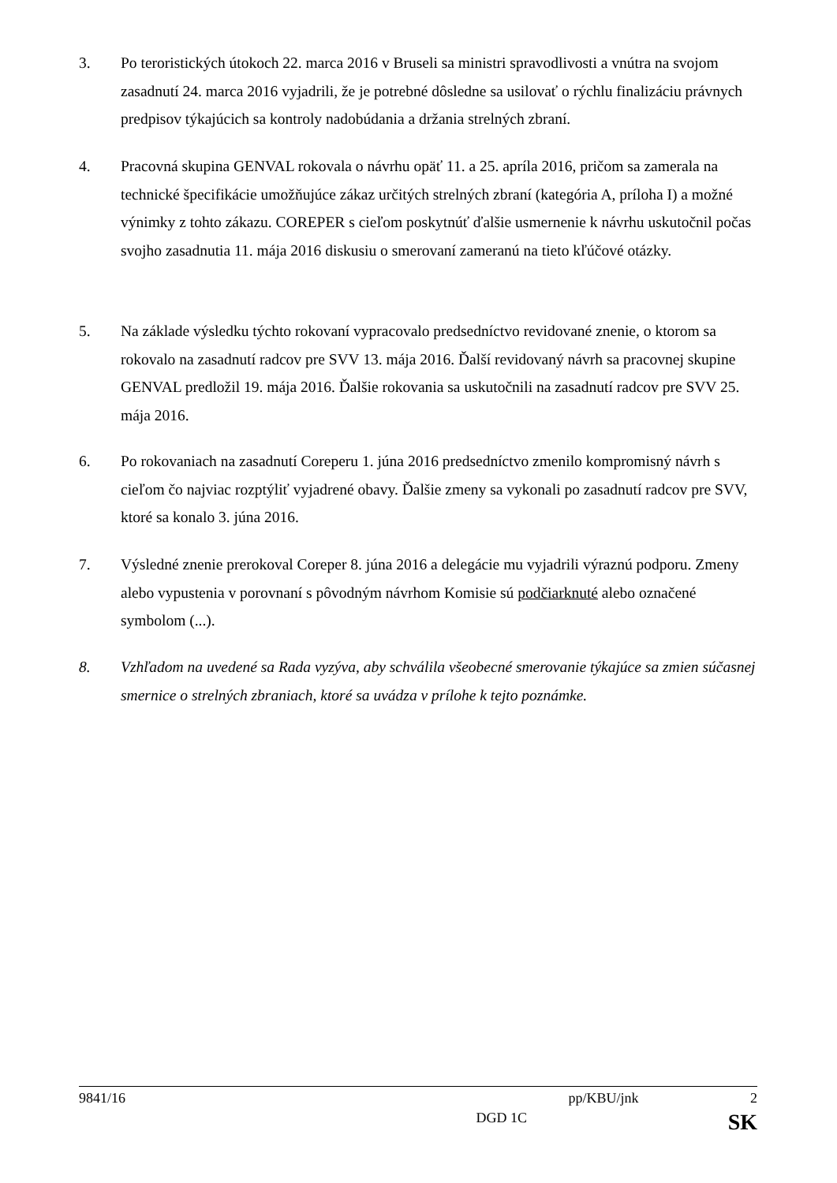3. Po teroristických útokoch 22. marca 2016 v Bruseli sa ministri spravodlivosti a vnútra na svojom zasadnutí 24. marca 2016 vyjadrili, že je potrebné dôsledne sa usilovať o rýchlu finalizáciu právnych predpisov týkajúcich sa kontroly nadobúdania a držania strelných zbraní.
4. Pracovná skupina GENVAL rokovala o návrhu opäť 11. a 25. apríla 2016, pričom sa zamerala na technické špecifikácie umožňujúce zákaz určitých strelných zbraní (kategória A, príloha I) a možné výnimky z tohto zákazu. COREPER s cieľom poskytnúť ďalšie usmernenie k návrhu uskutočnil počas svojho zasadnutia 11. mája 2016 diskusiu o smerovaní zameranú na tieto kľúčové otázky.
5. Na základe výsledku týchto rokovaní vypracovalo predsedníctvo revidované znenie, o ktorom sa rokovalo na zasadnutí radcov pre SVV 13. mája 2016. Ďalší revidovaný návrh sa pracovnej skupine GENVAL predložil 19. mája 2016. Ďalšie rokovania sa uskutočnili na zasadnutí radcov pre SVV 25. mája 2016.
6. Po rokovaniach na zasadnutí Coreperu 1. júna 2016 predsedníctvo zmenilo kompromisný návrh s cieľom čo najviac rozptýliť vyjadrené obavy. Ďalšie zmeny sa vykonali po zasadnutí radcov pre SVV, ktoré sa konalo 3. júna 2016.
7. Výsledné znenie prerokoval Coreper 8. júna 2016 a delegácie mu vyjadrili výraznú podporu. Zmeny alebo vypustenia v porovnaní s pôvodným návrhom Komisie sú podčiarknuté alebo označené symbolom (...).
8. Vzhľadom na uvedené sa Rada vyzýva, aby schválila všeobecné smerovanie týkajúce sa zmien súčasnej smernice o strelných zbraniach, ktoré sa uvádza v prílohe k tejto poznámke.
9841/16 pp/KBU/jnk 2
x DGD 1C SK